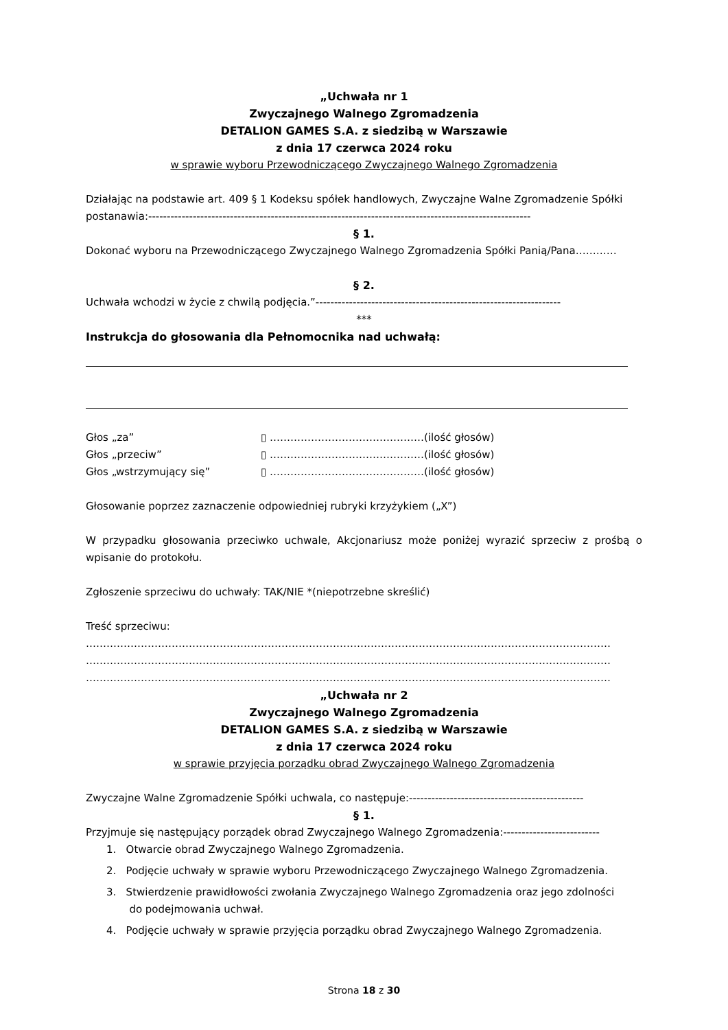„Uchwała nr 1
Zwyczajnego Walnego Zgromadzenia
DETALION GAMES S.A. z siedzibą w Warszawie
z dnia 17 czerwca 2024 roku
w sprawie wyboru Przewodniczącego Zwyczajnego Walnego Zgromadzenia
Działając na podstawie art. 409 § 1 Kodeksu spółek handlowych, Zwyczajne Walne Zgromadzenie Spółki postanawia:-------------------------------------------------------------------------------------------------------
§ 1.
Dokonać wyboru na Przewodniczącego Zwyczajnego Walnego Zgromadzenia Spółki Panią/Pana…………
§ 2.
Uchwała wchodzi w życie z chwilą podjęcia.”------------------------------------------------------------------
***
Instrukcja do głosowania dla Pełnomocnika nad uchwałą:
Głos „za” ▯ ………………………………………(ilość głosów)
Głos „przeciw” ▯ ………………………………………(ilość głosów)
Głos „wstrzymujący się” ▯ ………………………………………(ilość głosów)
Głosowanie poprzez zaznaczenie odpowiedniej rubryki krzyżykiem („X”)
W przypadku głosowania przeciwko uchwale, Akcjonariusz może poniżej wyrazić sprzeciw z prośbą o wpisanie do protokołu.
Zgłoszenie sprzeciwu do uchwały: TAK/NIE *(niepotrzebne skreślić)
Treść sprzeciwu:
………………………………………………………………………………………………………………………………………
………………………………………………………………………………………………………………………………………
………………………………………………………………………………………………………………………………………
„Uchwała nr 2
Zwyczajnego Walnego Zgromadzenia
DETALION GAMES S.A. z siedzibą w Warszawie
z dnia 17 czerwca 2024 roku
w sprawie przyjęcia porządku obrad Zwyczajnego Walnego Zgromadzenia
Zwyczajne Walne Zgromadzenie Spółki uchwala, co następuje:-----------------------------------------------
§ 1.
Przyjmuje się następujący porządek obrad Zwyczajnego Walnego Zgromadzenia:--------------------------
1. Otwarcie obrad Zwyczajnego Walnego Zgromadzenia.
2. Podjęcie uchwały w sprawie wyboru Przewodniczącego Zwyczajnego Walnego Zgromadzenia.
3. Stwierdzenie prawidłowości zwołania Zwyczajnego Walnego Zgromadzenia oraz jego zdolności
do podejmowania uchwał.
4. Podjęcie uchwały w sprawie przyjęcia porządku obrad Zwyczajnego Walnego Zgromadzenia.
Strona 18 z 30